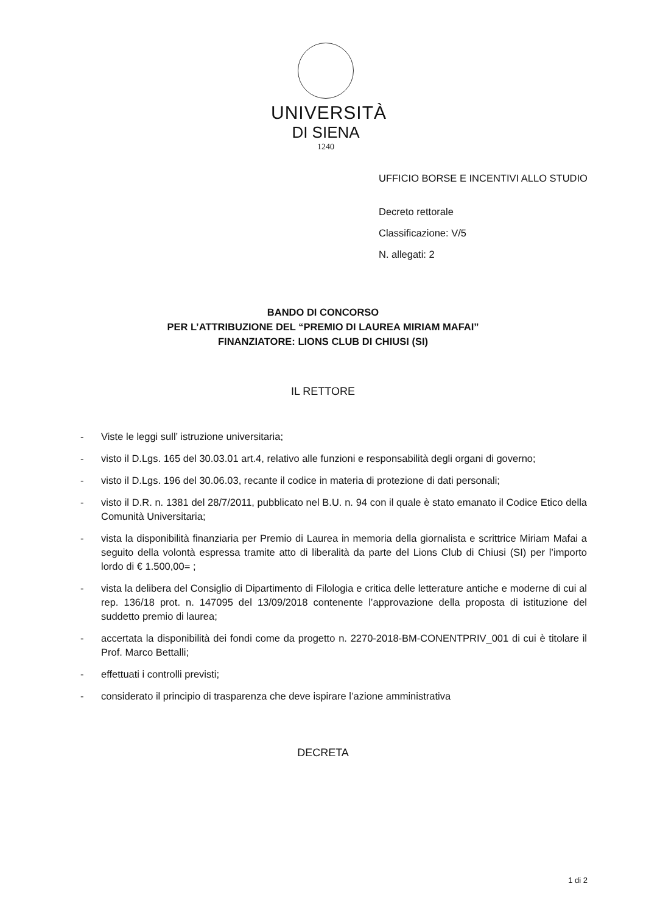UNIVERSITÀ
DI SIENA
1240
UFFICIO BORSE E INCENTIVI ALLO STUDIO
Decreto rettorale
Classificazione: V/5
N. allegati: 2
BANDO DI CONCORSO
PER L’ATTRIBUZIONE DEL “PREMIO DI LAUREA MIRIAM MAFAI”
FINANZIATORE: LIONS CLUB DI CHIUSI (SI)
IL RETTORE
- Viste le leggi sull’ istruzione universitaria;
- visto il D.Lgs. 165 del 30.03.01 art.4, relativo alle funzioni e responsabilità degli organi di governo;
- visto il D.Lgs. 196 del 30.06.03, recante il codice in materia di protezione di dati personali;
- visto il D.R. n. 1381 del 28/7/2011, pubblicato nel B.U. n. 94 con il quale è stato emanato il Codice Etico della Comunità Universitaria;
- vista la disponibilità finanziaria per Premio di Laurea in memoria della giornalista e scrittrice Miriam Mafai a seguito della volontà espressa tramite atto di liberalità da parte del Lions Club di Chiusi (SI) per l’importo lordo di € 1.500,00= ;
- vista la delibera del Consiglio di Dipartimento di Filologia e critica delle letterature antiche e moderne di cui al rep. 136/18 prot. n. 147095 del 13/09/2018 contenente l’approvazione della proposta di istituzione del suddetto premio di laurea;
- accertata la disponibilità dei fondi come da progetto n. 2270-2018-BM-CONENTPRIV_001 di cui è titolare il Prof. Marco Bettalli;
- effettuati i controlli previsti;
- considerato il principio di trasparenza che deve ispirare l’azione amministrativa
DECRETA
1 di 2